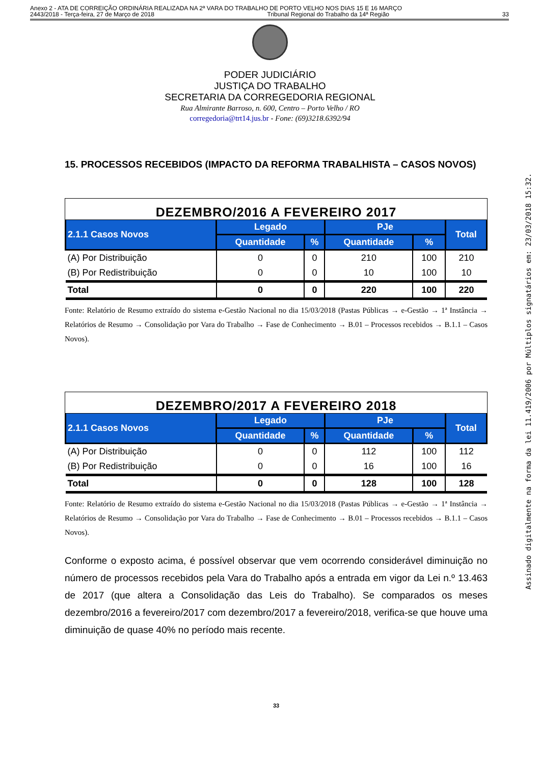Anexo 2 - ATA DE CORREIÇÃO ORDINÁRIA REALIZADA NA 2ª VARA DO TRABALHO DE PORTO VELHO NOS DIAS 15 E 16 MARÇO
2443/2018 - Terça-feira, 27 de Março de 2018 Tribunal Regional do Trabalho da 14ª Região 33
PODER JUDICIÁRIO
JUSTIÇA DO TRABALHO
SECRETARIA DA CORREGEDORIA REGIONAL
Rua Almirante Barroso, n. 600, Centro – Porto Velho / RO
corregedoria@trt14.jus.br - Fone: (69)3218.6392/94
15. PROCESSOS RECEBIDOS (IMPACTO DA REFORMA TRABALHISTA – CASOS NOVOS)
DEZEMBRO/2016 A FEVEREIRO 2017
| 2.1.1 Casos Novos | Legado | | PJe | | Total |
| --- | --- | --- | --- | --- | --- |
| | Quantidade | % | Quantidade | % | |
| (A) Por Distribuição | 0 | 0 | 210 | 100 | 210 |
| (B) Por Redistribuição | 0 | 0 | 10 | 100 | 10 |
| Total | 0 | 0 | 220 | 100 | 220 |
Fonte: Relatório de Resumo extraído do sistema e-Gestão Nacional no dia 15/03/2018 (Pastas Públicas → e-Gestão → 1ª Instância → Relatórios de Resumo → Consolidação por Vara do Trabalho → Fase de Conhecimento → B.01 – Processos recebidos → B.1.1 – Casos Novos).
DEZEMBRO/2017 A FEVEREIRO 2018
| 2.1.1 Casos Novos | Legado | | PJe | | Total |
| --- | --- | --- | --- | --- | --- |
| | Quantidade | % | Quantidade | % | |
| (A) Por Distribuição | 0 | 0 | 112 | 100 | 112 |
| (B) Por Redistribuição | 0 | 0 | 16 | 100 | 16 |
| Total | 0 | 0 | 128 | 100 | 128 |
Fonte: Relatório de Resumo extraído do sistema e-Gestão Nacional no dia 15/03/2018 (Pastas Públicas → e-Gestão → 1ª Instância → Relatórios de Resumo → Consolidação por Vara do Trabalho → Fase de Conhecimento → B.01 – Processos recebidos → B.1.1 – Casos Novos).
Conforme o exposto acima, é possível observar que vem ocorrendo considerável diminuição no número de processos recebidos pela Vara do Trabalho após a entrada em vigor da Lei n.º 13.463 de 2017 (que altera a Consolidação das Leis do Trabalho). Se comparados os meses dezembro/2016 a fevereiro/2017 com dezembro/2017 a fevereiro/2018, verifica-se que houve uma diminuição de quase 40% no período mais recente.
33
Assinado digitalmente na forma da lei 11.419/2006 por Múltiplos signatários em: 23/03/2018 15:32.